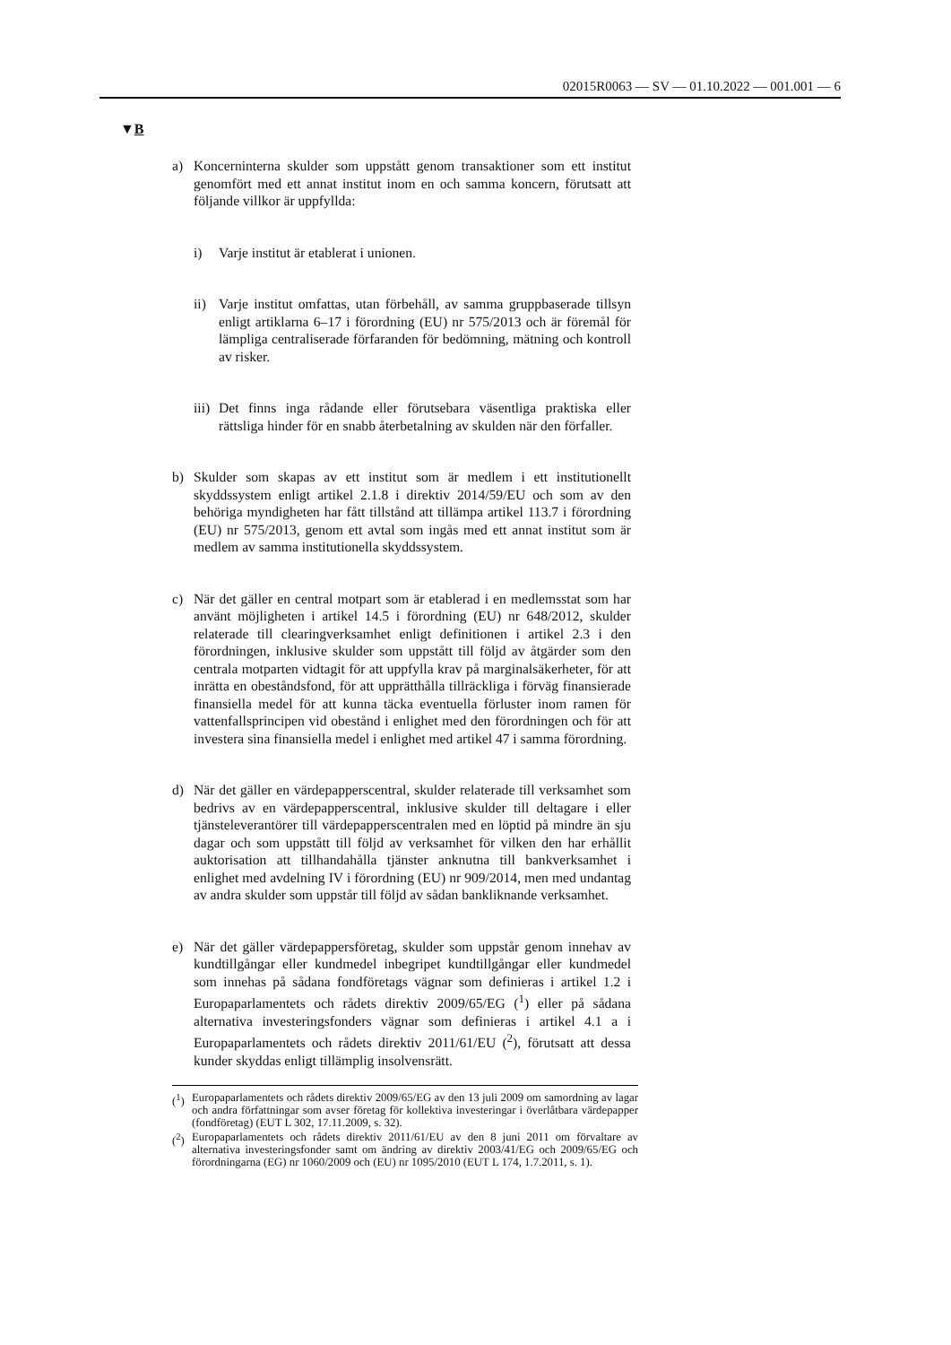02015R0063 — SV — 01.10.2022 — 001.001 — 6
▼B
a) Koncerninterna skulder som uppstått genom transaktioner som ett institut genomfört med ett annat institut inom en och samma koncern, förutsatt att följande villkor är uppfyllda:
i) Varje institut är etablerat i unionen.
ii)
Varje institut omfattas, utan förbehåll, av samma gruppbaserade tillsyn enligt artiklarna 6–17 i förordning (EU) nr 575/2013 och är föremål för lämpliga centraliserade förfaranden för bedömning, mätning och kontroll av risker.
iii)
Det finns inga rådande eller förutsebara väsentliga praktiska eller rättsliga hinder för en snabb återbetalning av skulden när den förfaller.
b) Skulder som skapas av ett institut som är medlem i ett institutionellt skyddssystem enligt artikel 2.1.8 i direktiv 2014/59/EU och som av den behöriga myndigheten har fått tillstånd att tillämpa artikel 113.7 i förordning (EU) nr 575/2013, genom ett avtal som ingås med ett annat institut som är medlem av samma institutionella skyddssystem.
c) När det gäller en central motpart som är etablerad i en medlemsstat som har använt möjligheten i artikel 14.5 i förordning (EU) nr 648/2012, skulder relaterade till clearingverksamhet enligt definitionen i artikel 2.3 i den förordningen, inklusive skulder som uppstått till följd av åtgärder som den centrala motparten vidtagit för att uppfylla krav på marginalsäkerheter, för att inrätta en obeståndsfond, för att upprätthålla tillräckliga i förväg finansierade finansiella medel för att kunna täcka eventuella förluster inom ramen för vattenfallsprincipen vid obestånd i enlighet med den förordningen och för att investera sina finansiella medel i enlighet med artikel 47 i samma förordning.
d) När det gäller en värdepapperscentral, skulder relaterade till verksamhet som bedrivs av en värdepapperscentral, inklusive skulder till deltagare i eller tjänsteleverantörer till värdepapperscentralen med en löptid på mindre än sju dagar och som uppstått till följd av verksamhet för vilken den har erhållit auktorisation att tillhandahålla tjänster anknutna till bankverksamhet i enlighet med avdelning IV i förordning (EU) nr 909/2014, men med undantag av andra skulder som uppstår till följd av sådan bankliknande verksamhet.
e) När det gäller värdepappersföretag, skulder som uppstår genom innehav av kundtillgångar eller kundmedel inbegripet kundtillgångar eller kundmedel som innehas på sådana fondföretags vägnar som definieras i artikel 1.2 i Europaparlamentets och rådets direktiv 2009/65/EG (<sup>1</sup>) eller på sådana alternativa investeringsfonders vägnar som definieras i artikel 4.1 a i Europaparlamentets och rådets direktiv 2011/61/EU (<sup>2</sup>), förutsatt att dessa kunder skyddas enligt tillämplig insolvensrätt.
(<sup>1</sup>)
Europaparlamentets och rådets direktiv 2009/65/EG av den 13 juli 2009 om samordning av lagar och andra författningar som avser företag för kollektiva investeringar i överlåtbara värdepapper (fondföretag) (EUT L 302, 17.11.2009, s. 32).
(<sup>2</sup>)
Europaparlamentets och rådets direktiv 2011/61/EU av den 8 juni 2011 om förvaltare av alternativa investeringsfonder samt om ändring av direktiv 2003/41/EG och 2009/65/EG och förordningarna (EG) nr 1060/2009 och (EU) nr 1095/2010 (EUT L 174, 1.7.2011, s. 1).